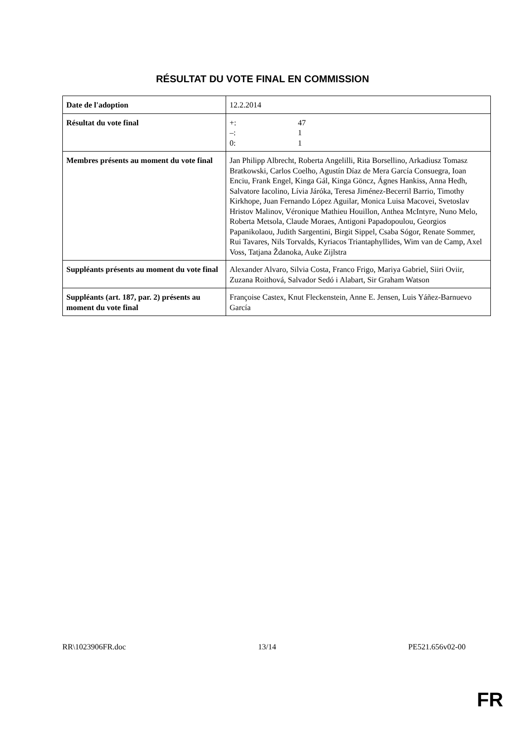RÉSULTAT DU VOTE FINAL EN COMMISSION
| Date de l'adoption | 12.2.2014 |
| Résultat du vote final | / +: / 47 / / –: / 1 / / 0: / 1 / |
| Membres présents au moment du vote final | Jan Philipp Albrecht, Roberta Angelilli, Rita Borsellino, Arkadiusz Tomasz Bratkowski, Carlos Coelho, Agustín Díaz de Mera García Consuegra, Ioan Enciu, Frank Engel, Kinga Gál, Kinga Göncz, Ágnes Hankiss, Anna Hedh, Salvatore Iacolino, Lívia Járóka, Teresa Jiménez-Becerril Barrio, Timothy Kirkhope, Juan Fernando López Aguilar, Monica Luisa Macovei, Svetoslav Hristov Malinov, Véronique Mathieu Houillon, Anthea McIntyre, Nuno Melo, Roberta Metsola, Claude Moraes, Antigoni Papadopoulou, Georgios Papanikolaou, Judith Sargentini, Birgit Sippel, Csaba Sógor, Renate Sommer, Rui Tavares, Nils Torvalds, Kyriacos Triantaphyllides, Wim van de Camp, Axel Voss, Tatjana Ždanoka, Auke Zijlstra |
| Suppléants présents au moment du vote final | Alexander Alvaro, Silvia Costa, Franco Frigo, Mariya Gabriel, Siiri Oviir, Zuzana Roithová, Salvador Sedó i Alabart, Sir Graham Watson |
| Suppléants (art. 187, par. 2) présents au moment du vote final | Françoise Castex, Knut Fleckenstein, Anne E. Jensen, Luis Yáñez-Barnuevo García |
RR\1023906FR.doc 13/14 PE521.656v02-00
FR